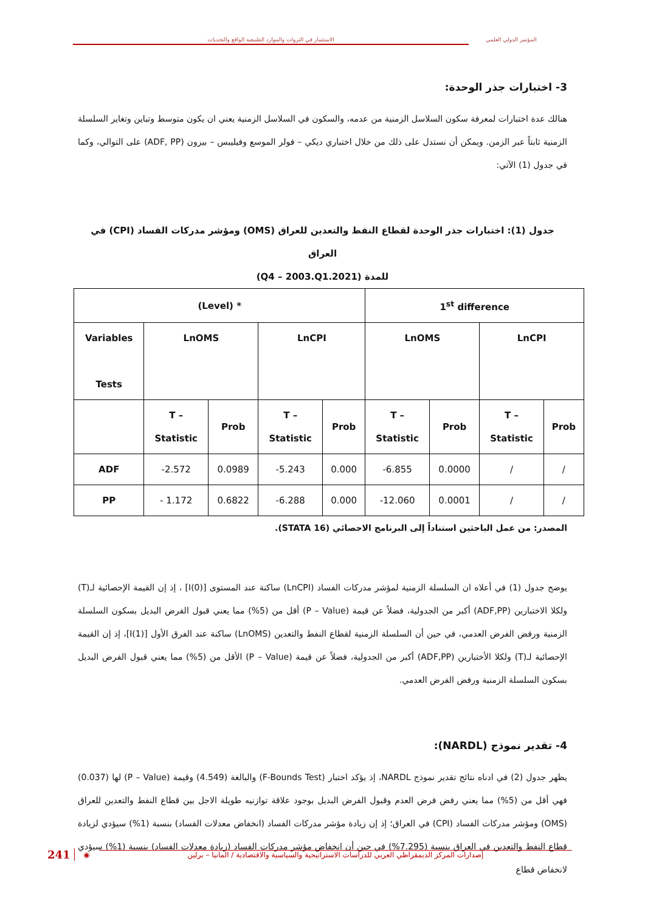المؤتمر الدولي العلمي الاستثمار في الثروات والموارد الطبيعية الواقع والتحديات
3- اختبارات جذر الوحدة:
هنالك عدة اختبارات لمعرفة سكون السلاسل الزمنية من عدمه، والسكون في السلاسل الزمنية يعني ان يكون متوسط وتباين وتغاير السلسلة الزمنية ثابتاً عبر الزمن. ويمكن أن نستدل على ذلك من خلال اختباري ديكي – فولر الموسع وفيليبس – بيرون (ADF, PP) على التوالي، وكما في جدول (1) الآتي:
جدول (1): اختبارات جذر الوحدة لقطاع النفط والتعدين للعراق (OMS) ومؤشر مدركات الفساد (CPI) في العراق
للمدة (2021.Q4 – 2003.Q1)
| (Level) * | | | | | 1<sup>st</sup> difference | | | |
| --- | --- | --- | --- | --- | --- | --- | --- | --- |
| Variables Tests | LnOMS | | LnCPI | | LnOMS | | LnCPI | |
| | T – Statistic | Prob | T – Statistic | Prob | T – Statistic | Prob | T – Statistic | Prob |
| ADF | -2.572 | 0.0989 | -5.243 | 0.000 | -6.855 | 0.0000 | / | / |
| PP | - 1.172 | 0.6822 | -6.288 | 0.000 | -12.060 | 0.0001 | / | / |
المصدر: من عمل الباحثين استناداً إلى البرنامج الاحصائي (STATA 16).
يوضح جدول (1) في أعلاه ان السلسلة الزمنية لمؤشر مدركات الفساد (LnCPI) ساكنة عند المستوى [I(0)] ، إذ إن القيمة الإحصائية لـ(T) ولكلا الاختبارين (ADF,PP) أكبر من الجدولية، فضلاً عن قيمة (P – Value) أقل من (5%) مما يعني قبول الفرض البديل بسكون السلسلة الزمنية ورفض الفرض العدمي، في حين أن السلسلة الزمنية لقطاع النفط والتعدين (LnOMS) ساكنة عند الفرق الأول [I(1)]، إذ إن القيمة الإحصائية لـ(T) ولكلا الأختبارين (ADF,PP) أكبر من الجدولية، فضلاً عن قيمة (P – Value) الأقل من (5%) مما يعني قبول الفرض البديل بسكون السلسلة الزمنية ورفض الفرض العدمي.
4- تقدير نموذج (NARDL):
يظهر جدول (2) في ادناه نتائج تقدير نموذج NARDL، إذ يؤكد اختبار (F-Bounds Test) والبالغة (4.549) وقيمة (P – Value) لها (0.037) فهي أقل من (5%) مما يعني رفض فرض العدم وقبول الفرض البديل بوجود علاقة توازنيه طويلة الاجل بين قطاع النفط والتعدين للعراق (OMS) ومؤشر مدركات الفساد (CPI) في العراق؛ إذ إن زيادة مؤشر مدركات الفساد (انخفاض معدلات الفساد) بنسبة (1%) سيؤدي لزيادة قطاع النفط والتعدين في العراق بنسبة (7.295%) في حين أن انخفاض مؤشر مدركات الفساد (زيادة معدلات الفساد) بنسبة (1%) سيؤدي لانخفاض قطاع
241 ◉
إصدارات المركز الديمقراطي العربي للدراسات الاستراتيجية والسياسية والاقتصادية / المانيا – برلين